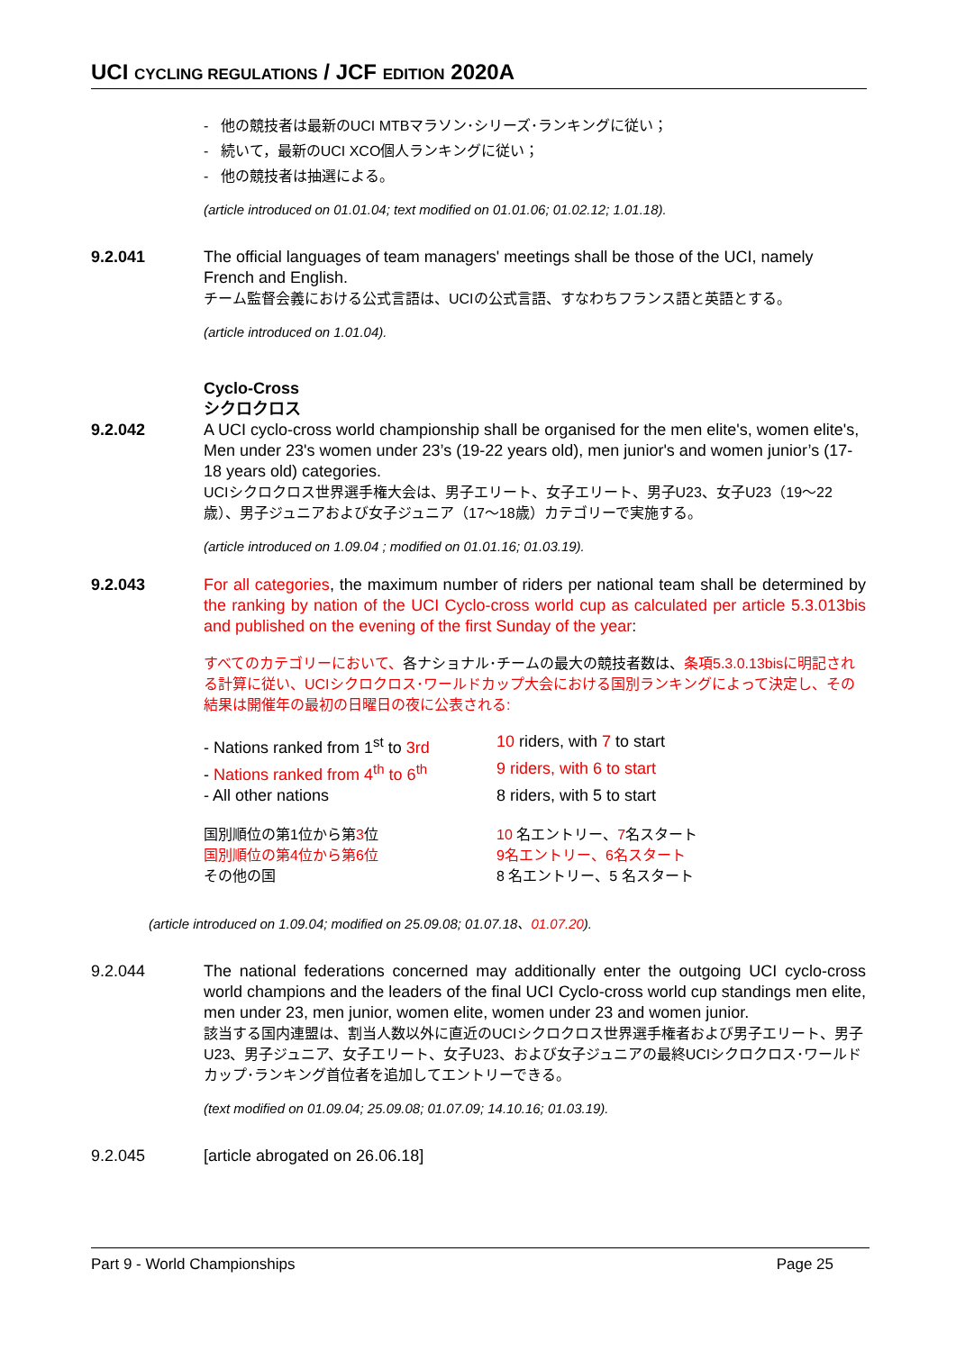UCI CYCLING REGULATIONS / JCF EDITION 2020A
- 他の競技者は最新のUCI MTBマラソン･シリーズ･ランキングに従い；
- 続いて，最新のUCI XCO個人ランキングに従い；
- 他の競技者は抽選による。
(article introduced on 01.01.04; text modified on 01.01.06; 01.02.12; 1.01.18).
9.2.041 The official languages of team managers' meetings shall be those of the UCI, namely French and English.
チーム監督会義における公式言語は、UCIの公式言語、すなわちフランス語と英語とする。
(article introduced on 1.01.04).
Cyclo-Cross
シクロクロス
9.2.042 A UCI cyclo-cross world championship shall be organised for the men elite's, women elite's, Men under 23's women under 23’s (19-22 years old), men junior's and women junior’s (17-18 years old) categories.
UCIシクロクロス世界選手権大会は、男子エリート、女子エリート、男子U23、女子U23（19〜22歳）、男子ジュニアおよび女子ジュニア（17〜18歳）カテゴリーで実施する。
(article introduced on 1.09.04 ; modified on 01.01.16; 01.03.19).
9.2.043 For all categories, the maximum number of riders per national team shall be determined by the ranking by nation of the UCI Cyclo-cross world cup as calculated per article 5.3.013bis and published on the evening of the first Sunday of the year:
すべてのカテゴリーにおいて、各ナショナル･チームの最大の競技者数は、条項5.3.0.13bisに明記される計算に従い、UCIシクロクロス･ワールドカップ大会における国別ランキングによって決定し、その結果は開催年の最初の日曜日の夜に公表される:
| - Nations ranked from 1<sup>st</sup> to 3rd | 10 riders, with 7 to start |
| - Nations ranked from 4<sup>th</sup> to 6<sup>th</sup> | 9 riders, with 6 to start |
| - All other nations | 8 riders, with 5 to start |
| 国別順位の第1位から第 3 位 | 10 名エントリー、 7 名スタート |
| 国別順位の第4位から第6位 | 9名エントリー、6名スタート |
| その他の国 | 8 名エントリー、5 名スタート |
(article introduced on 1.09.04; modified on 25.09.08; 01.07.18、01.07.20).
9.2.044 The national federations concerned may additionally enter the outgoing UCI cyclo-cross world champions and the leaders of the final UCI Cyclo-cross world cup standings men elite, men under 23, men junior, women elite, women under 23 and women junior.
該当する国内連盟は、割当人数以外に直近のUCIシクロクロス世界選手権者および男子エリート、男子U23、男子ジュニア、女子エリート、女子U23、および女子ジュニアの最終UCIシクロクロス･ワールドカップ･ランキング首位者を追加してエントリーできる。
(text modified on 01.09.04; 25.09.08; 01.07.09; 14.10.16; 01.03.19).
9.2.045 [article abrogated on 26.06.18]
Part 9 - World Championships Page 25